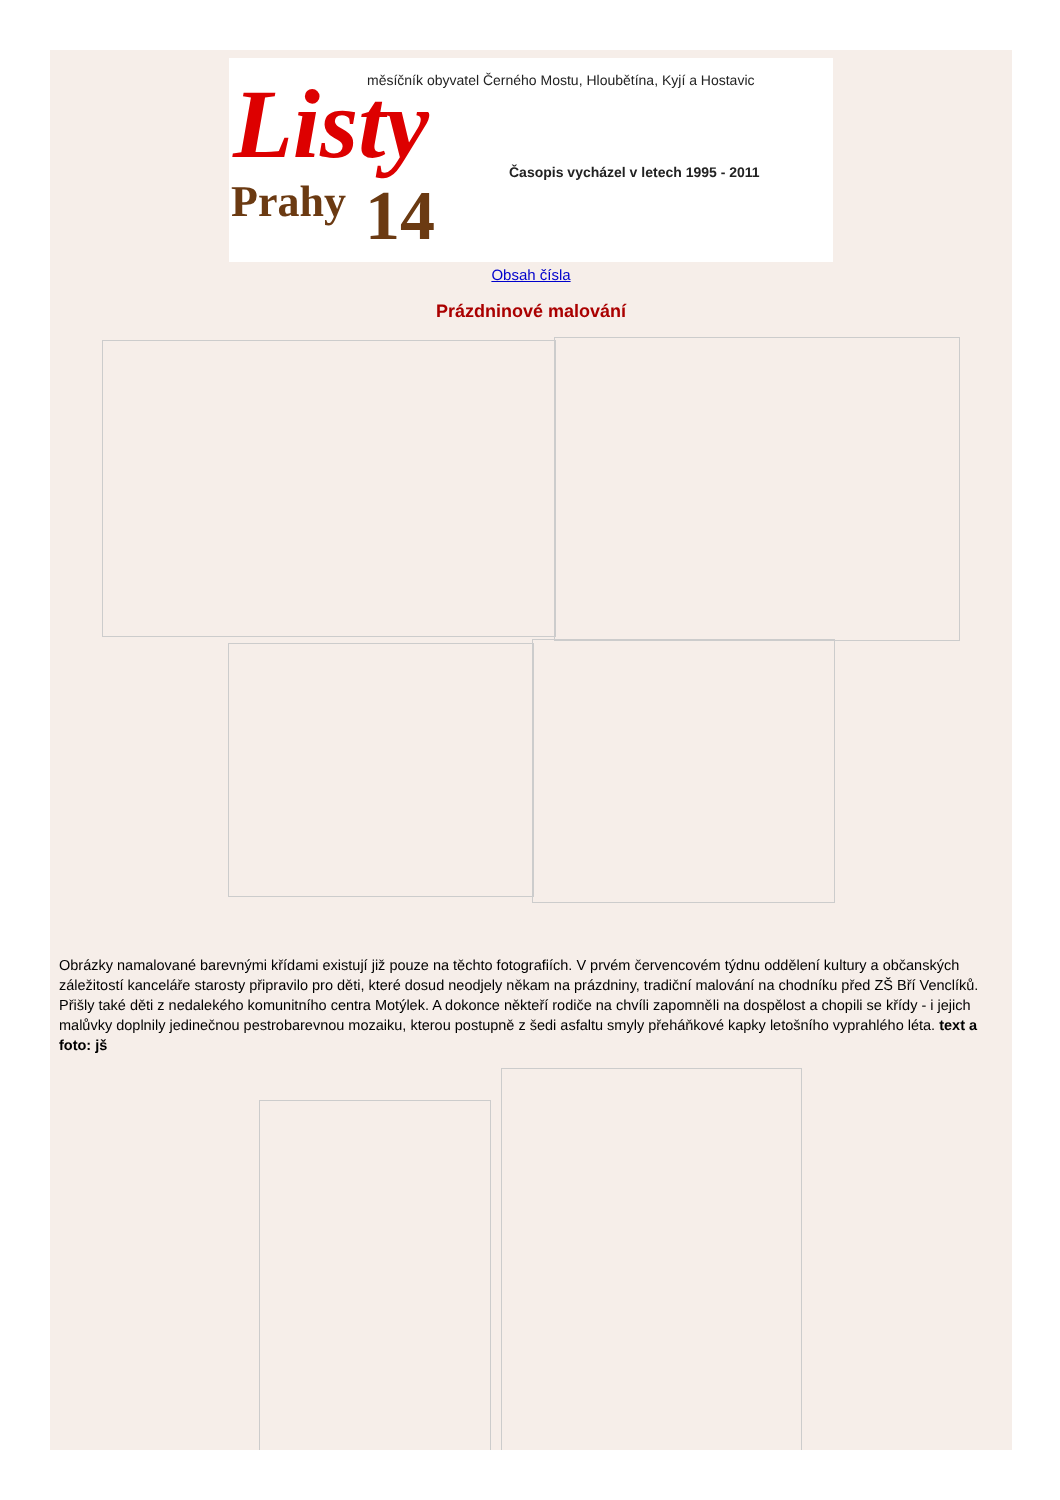Listy
Prahy 14
měsíčník obyvatel Černého Mostu, Hloubětína, Kyjí a Hostavic
Časopis vycházel v letech 1995 - 2011
Obsah čísla
Prázdninové malování
Obrázky namalované barevnými křídami existují již pouze na těchto fotografiích. V prvém červencovém týdnu oddělení kultury a občanských záležitostí kanceláře starosty připravilo pro děti, které dosud neodjely někam na prázdniny, tradiční malování na chodníku před ZŠ Bří Venclíků. Přišly také děti z nedalekého komunitního centra Motýlek. A dokonce někteří rodiče na chvíli zapomněli na dospělost a chopili se křídy - i jejich malůvky doplnily jedinečnou pestrobarevnou mozaiku, kterou postupně z šedi asfaltu smyly přeháňkové kapky letošního vyprahlého léta. text a foto: jš